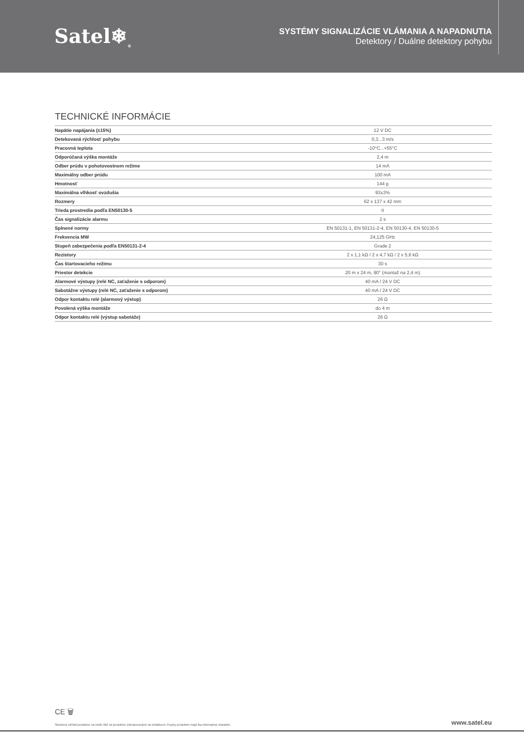Satel❄<sub>®</sub>
SYSTÉMY SIGNALIZÁCIE VLÁMANIA A NAPADNUTIA
Detektory / Duálne detektory pohybu
TECHNICKÉ INFORMÁCIE
| Napätie napájania (±15%) | 12 V DC |
| Detekovaná rýchlosť pohybu | 0,3...3 m/s |
| Pracovná teplota | -10°C...+55°C |
| Odporúčaná výška montáže | 2,4 m |
| Odber prúdu v pohotovostnom režime | 14 mA |
| Maximálny odber prúdu | 100 mA |
| Hmotnosť | 144 g |
| Maximálna vlhkosť ovzdušia | 93±3% |
| Rozmery | 62 x 137 x 42 mm |
| Trieda prostredia podľa EN50130-5 | II |
| Čas signalizácie alarmu | 2 s |
| Splnené normy | EN 50131-1, EN 50131-2-4, EN 50130-4, EN 50130-5 |
| Frekvencia MW | 24,125 GHz |
| Stupeň zabezpečenia podľa EN50131-2-4 | Grade 2 |
| Rezistory | 2 x 1,1 kΩ / 2 x 4,7 kΩ / 2 x 5,6 kΩ |
| Čas štartovacieho režimu | 30 s |
| Priestor detekcie | 20 m x 24 m, 90° (montaž na 2,4 m) |
| Alarmové výstupy (relé NC, zaťaženie s odporom) | 40 mA / 24 V DC |
| Sabotážne výstupy (relé NC, zaťaženie s odporom) | 40 mA / 24 V DC |
| Odpor kontaktu relé (alarmový výstup) | 26 Ω |
| Povolená výška montáže | do 4 m |
| Odpor kontaktu relé (výstup sabotáže) | 26 Ω |
CE 🗑
Skutočný vzhľad produktov sa môže líšiť od produktov zobrazovaných na obrázkoch. Popisy produktov majú iba informačný charakter. www.satel.eu